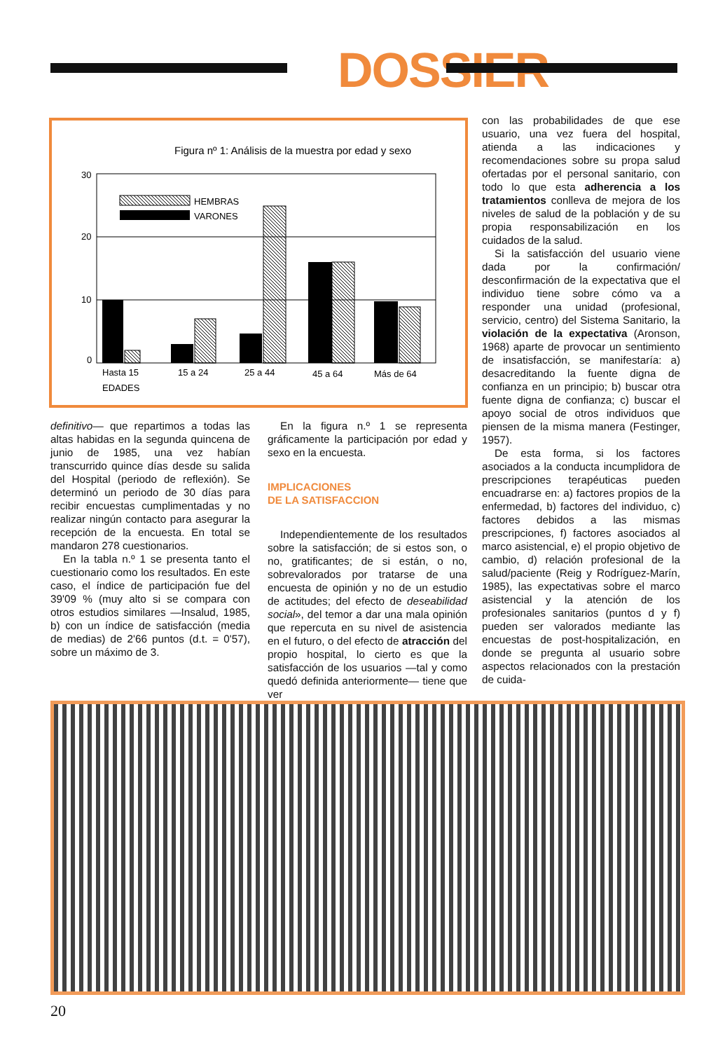DOSSIER
Figura nº 1: Análisis de la muestra por edad y sexo
30
20
10
0
HEMBRAS
VARONES
Hasta 15
15 a 24
25 a 44
45 a 64
Más de 64
EDADES
definitivo— que repartimos a todas las altas habidas en la segunda quincena de junio de 1985, una vez habían transcurrido quince días desde su salida del Hospital (periodo de reflexión). Se determinó un periodo de 30 días para recibir encuestas cumplimentadas y no realizar ningún contacto para asegurar la recepción de la encuesta. En total se mandaron 278 cuestionarios.
En la tabla n.º 1 se presenta tanto el cuestionario como los resultados. En este caso, el índice de participación fue del 39'09 % (muy alto si se compara con otros estudios similares —Insalud, 1985, b) con un índice de satisfacción (media de medias) de 2'66 puntos (d.t. = 0'57), sobre un máximo de 3.
En la figura n.º 1 se representa gráficamente la participación por edad y sexo en la encuesta.
IMPLICACIONES
DE LA SATISFACCION
Independientemente de los resultados sobre la satisfacción; de si estos son, o no, gratificantes; de si están, o no, sobrevalorados por tratarse de una encuesta de opinión y no de un estudio de actitudes; del efecto de deseabilidad social», del temor a dar una mala opinión que repercuta en su nivel de asistencia en el futuro, o del efecto de atracción del propio hospital, lo cierto es que la satisfacción de los usuarios —tal y como quedó definida anteriormente— tiene que ver
con las probabilidades de que ese usuario, una vez fuera del hospital, atienda a las indicaciones y recomendaciones sobre su propa salud ofertadas por el personal sanitario, con todo lo que esta adherencia a los tratamientos conlleva de mejora de los niveles de salud de la población y de su propia responsabilización en los cuidados de la salud.
Si la satisfacción del usuario viene dada por la confirmación/ desconfirmación de la expectativa que el individuo tiene sobre cómo va a responder una unidad (profesional, servicio, centro) del Sistema Sanitario, la violación de la expectativa (Aronson, 1968) aparte de provocar un sentimiento de insatisfacción, se manifestaría: a) desacreditando la fuente digna de confianza en un principio; b) buscar otra fuente digna de confianza; c) buscar el apoyo social de otros individuos que piensen de la misma manera (Festinger, 1957).
De esta forma, si los factores asociados a la conducta incumplidora de prescripciones terapéuticas pueden encuadrarse en: a) factores propios de la enfermedad, b) factores del individuo, c) factores debidos a las mismas prescripciones, f) factores asociados al marco asistencial, e) el propio objetivo de cambio, d) relación profesional de la salud/paciente (Reig y Rodríguez-Marín, 1985), las expectativas sobre el marco asistencial y la atención de los profesionales sanitarios (puntos d y f) pueden ser valorados mediante las encuestas de post-hospitalización, en donde se pregunta al usuario sobre aspectos relacionados con la prestación de cuida-
20